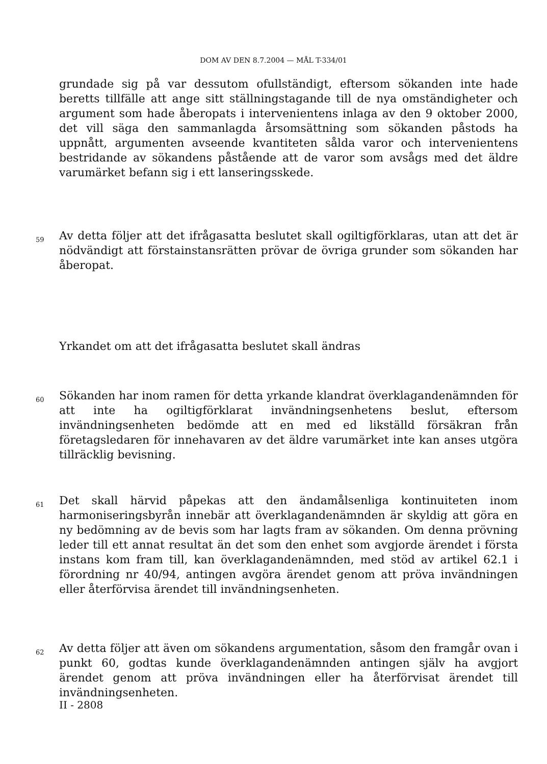DOM AV DEN 8.7.2004 — MÅL T-334/01
grundade sig på var dessutom ofullständigt, eftersom sökanden inte hade beretts tillfälle att ange sitt ställningstagande till de nya omständigheter och argument som hade åberopats i intervenientens inlaga av den 9 oktober 2000, det vill säga den sammanlagda årsomsättning som sökanden påstods ha uppnått, argumenten avseende kvantiteten sålda varor och intervenientens bestridande av sökandens påstående att de varor som avsågs med det äldre varumärket befann sig i ett lanseringsskede.
59
Av detta följer att det ifrågasatta beslutet skall ogiltigförklaras, utan att det är nödvändigt att förstainstansrätten prövar de övriga grunder som sökanden har åberopat.
Yrkandet om att det ifrågasatta beslutet skall ändras
60
Sökanden har inom ramen för detta yrkande klandrat överklagandenämnden för att inte ha ogiltigförklarat invändningsenhetens beslut, eftersom invändningsenheten bedömde att en med ed likställd försäkran från företagsledaren för innehavaren av det äldre varumärket inte kan anses utgöra tillräcklig bevisning.
61
Det skall härvid påpekas att den ändamålsenliga kontinuiteten inom harmoniseringsbyrån innebär att överklagandenämnden är skyldig att göra en ny bedömning av de bevis som har lagts fram av sökanden. Om denna prövning leder till ett annat resultat än det som den enhet som avgjorde ärendet i första instans kom fram till, kan överklagandenämnden, med stöd av artikel 62.1 i förordning nr 40/94, antingen avgöra ärendet genom att pröva invändningen eller återförvisa ärendet till invändningsenheten.
62
Av detta följer att även om sökandens argumentation, såsom den framgår ovan i punkt 60, godtas kunde överklagandenämnden antingen själv ha avgjort ärendet genom att pröva invändningen eller ha återförvisat ärendet till invändningsenheten.
II - 2808